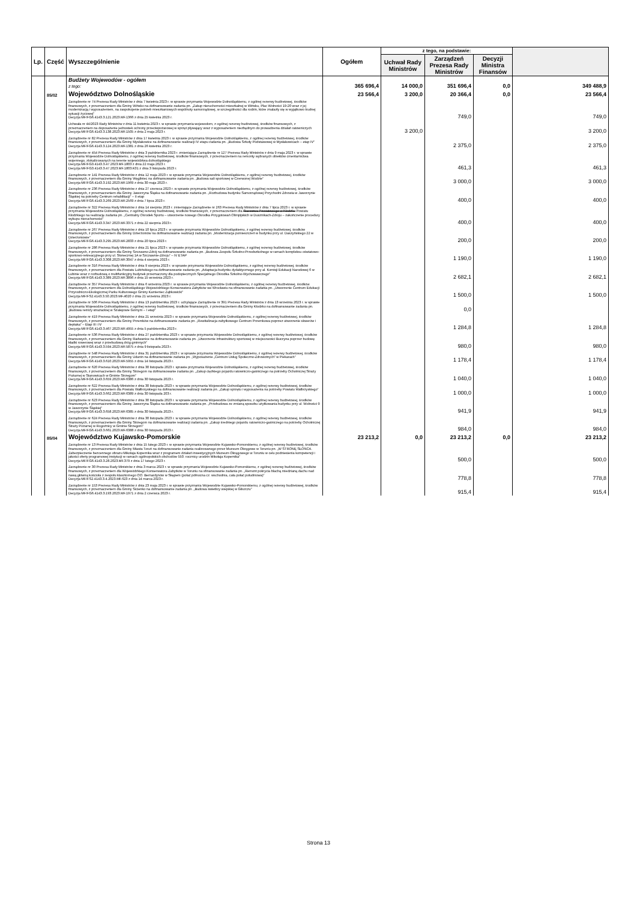| Lp. | Część | Wyszczególnienie | Ogółem | z tego, na podstawie: | | | |
| --- | --- | --- | --- | --- | --- | --- | --- |
| | | | | Uchwał Rady Ministrów | Zarządzeń Prezesa Rady Ministrów | Decyzji Ministra Finansów | |
| | | Budżety Wojewodów - ogółem z tego: | 365 696,4 | 14 000,0 | 351 696,4 | 0,0 | 349 488,9 |
| | 85/02 | Województwo Dolnośląskie | 23 566,4 | 3 200,0 | 20 366,4 | 0,0 | 23 566,4 |
| | | Zarządzenie nr 74 Prezesa Rady Ministrów z dnia 7 kwietnia 2023 r. w sprawie przyznania Wojewodzie Dolnośląskiemu, z ogólnej rezerwy budżetowej, środków finansowych, z przeznaczeniem dla Gminy Wińsko na dofinansowanie zadania pn. „Zakup nieruchomości mieszkalnej w Wińsku, Plac Wolności 19-20 wraz z jej modernizacją i wyposażeniem, na zaspokojenie potrzeb mieszkaniowych wspólnoty samorządowej, w szczególności dla rodzin, które znalazły się w wyjątkowo trudnej sytuacji życiowej” Decyzja MF/FG6.4143.3.121.2023.MF.1366 z dnia 25 kwietnia 2023 r. | | | 749,0 | | 749,0 |
| | | Uchwała nr 44/2023 Rady Ministrów z dnia 11 kwietnia 2023 r. w sprawie przyznania wojewodom, z ogólnej rezerwy budżetowej, środków finansowych, z przeznaczeniem na doposażenie jednostek ochrony przeciwpożarowej w sprzęt pływający wraz z wyposażeniem niezbędnym do prowadzenia działań ratowniczych Decyzja MF/FG6.4143.3.138.2023.MF.1505 z dnia 2 maja 2023 r. | | 3 200,0 | | | 3 200,0 |
| | | Zarządzenie nr 82 Prezesa Rady Ministrów z dnia 17 kwietnia 2023 r. w sprawie przyznania Wojewodzie Dolnośląskiemu, z ogólnej rezerwy budżetowej, środków finansowych, z przeznaczeniem dla Gminy Mysłakowice na dofinansowanie realizacji IV etapu zadania pn. „Budowa Szkoły Podstawowej w Mysłakowicach – etap IV” Decyzja MF/FG6.4143.3.124.2023.MF.1381 z dnia 26 kwietnia 2023 r. | | | 2 375,0 | | 2 375,0 |
| | | Zarządzenie nr 454 Prezesa Rady Ministrów z dnia 3 października 2023 r. zmieniające Zarządzenie nr 127 Prezesa Rady Ministrów z dnia 9 maja 2023 r. w sprawie przyznania Wojewodzie Dolnośląskiemu, z ogólnej rezerwy budżetowej, środków finansowych, z przeznaczeniem na remonty wybranych obiektów cmentarnictwa wojennego, zlokalizowanych na terenie województwa dolnośląskiego Decyzja MF/FG3.4143.3.47.2023.MF.1803 z dnia 22 maja 2023 r. Decyzja MF/FG3.4143.3.47.2023.MF.1803.K01 z dnia 3 listopada 2023 r. | | | 461,3 | | 461,3 |
| | | Zarządzenie nr 141 Prezesa Rady Ministrów z dnia 12 maja 2023 r. w sprawie przyznania Wojewodzie Dolnośląskiemu, z ogólnej rezerwy budżetowej, środków finansowych, z przeznaczeniem dla Gminy Węgliniec na dofinansowanie zadania pn. „Budowa sali sportowej w Czerwonej Wodzie” Decyzja MF/FG6.4143.3.192.2023.MF.1969 z dnia 30 maja 2023 r. | | | 3 000,0 | | 3 000,0 |
| | | Zarządzenie nr 236 Prezesa Rady Ministrów z dnia 27 czerwca 2023 r. w sprawie przyznania Wojewodzie Dolnośląskiemu, z ogólnej rezerwy budżetowej, środków finansowych, z przeznaczeniem dla Gminy Jaworzyna Śląska na dofinansowanie zadania pn. „Rozbudowa budynku Samorządowej Przychodni Zdrowia w Jaworzynie Śląskiej na potrzeby Centrum rehabilitacji” – II etap Decyzja MF/FG6.4143.3.269.2023.MF.2569 z dnia 7 lipca 2023 r. | | | 400,0 | | 400,0 |
| | | Zarządzenie nr 322 Prezesa Rady Ministrów z dnia 14 sierpnia 2023 r. zmieniające Zarządzenie nr 263 Prezesa Rady Ministrów z dnia 7 lipca 2023 r. w sprawie przyznania Wojewodzie Dolnośląskiemu, z ogólnej rezerwy budżetowej, środków finansowych, z przeznaczeniem dla Starostwa Powiatowego w Kłodzku Powiatu Kłodzkiego na realizację zadania pn. „Centralny Ośrodek Sportu – utworzenie nowego Ośrodka Przygotowań Olimpijskich w Dusznikach-Zdroju – zakończenie procedury wykupu nieruchomości” Decyzja MF/FG6.4143.3.347.2023.MF.3371 z dnia 22 sierpnia 2023 r. | | | 400,0 | | 400,0 |
| | | Zarządzenie nr 267 Prezesa Rady Ministrów z dnia 10 lipca 2023 r. w sprawie przyznania Wojewodzie Dolnośląskiemu, z ogólnej rezerwy budżetowej, środków finansowych, z przeznaczeniem dla Gminy Dzierżoniów na dofinansowanie realizacji zadania pn. „Modernizacja pomieszczeń w budynku przy ul. Daszyńskiego 22 w Dzierżoniowie” Decyzja MF/FG6.4143.3.295.2023.MF.2833 z dnia 20 lipca 2023 r. | | | 200,0 | | 200,0 |
| | | Zarządzenie nr 286 Prezesa Rady Ministrów z dnia 21 lipca 2023 r. w sprawie przyznania Wojewodzie Dolnośląskiemu, z ogólnej rezerwy budżetowej, środków finansowych, z przeznaczeniem dla Gminy Szczawno-Zdrój na dofinansowanie zadania pn. „Budowa Zespołu Szkolno-Przedszkolnego w ramach kompleksu oświatowo-sportowo-rekreacyjnego przy ul. Słonecznej 1A w Szczawnie-Zdroju” – IV ETAP Decyzja MF/FG6.4143.3.308.2023.MF.3047 z dnia 4 sierpnia 2023 r. | | | 1 190,0 | | 1 190,0 |
| | | Zarządzenie nr 316 Prezesa Rady Ministrów z dnia 9 sierpnia 2023 r. w sprawie przyznania Wojewodzie Dolnośląskiemu, z ogólnej rezerwy budżetowej, środków finansowych, z przeznaczeniem dla Powiatu Lubińskiego na dofinansowanie zadania pn. „Adaptacja budynku dydaktycznego przy al. Komisji Edukacji Narodowej 6 w Lubinie wraz z rozbudową o multifunkcyjny budynek przeznaczony dla podopiecznych Specjalnego Ośrodka Szkolno-Wychowawczego” Decyzja MF/FG6.4143.3.389.2023.MF.3896 z dnia 15 września 2023 r. | | | 2 682,1 | | 2 682,1 |
| | | Zarządzenie nr 357 Prezesa Rady Ministrów z dnia 6 września 2023 r. w sprawie przyznania Wojewodzie Dolnośląskiemu, z ogólnej rezerwy budżetowej, środków finansowych, z przeznaczeniem dla Dolnośląskiego Wojewódzkiego Konserwatora Zabytków we Wrocławiu na sfinansowanie zadania pn. „Utworzenie Centrum Edukacji Przyrodniczo-Ekologicznej Parku Kulturowego Gminy Kamieniec Ząbkowicki” Decyzja MF/FS2.4143.3.50.2023.MF.4020 z dnia 21 września 2023 r. | | | 1 500,0 | | 1 500,0 |
| | | Zarządzenie nr 506 Prezesa Rady Ministrów z dnia 13 października 2023 r. uchylające Zarządzenie nr 391 Prezesa Rady Ministrów z dnia 13 września 2023 r. w sprawie przyznania Wojewodzie Dolnośląskiemu, z ogólnej rezerwy budżetowej, środków finansowych, z przeznaczeniem dla Gminy Kłodzko na dofinansowanie zadania pn. „Budowa remizy strażackiej w Szalejowie Górnym – I etap” | | | 0,0 | | |
| | | Zarządzenie nr 419 Prezesa Rady Ministrów z dnia 21 września 2023 r. w sprawie przyznania Wojewodzie Dolnośląskiemu, z ogólnej rezerwy budżetowej, środków finansowych, z przeznaczeniem dla Gminy Przemków na dofinansowanie zadania pn. „Rewitalizacja zabytkowego Centrum Przemkowa poprzez utworzenie skwerów i deptaka” – Etap III i IV Decyzja MF/FG6.4143.3.467.2023.MF.4955 z dnia 5 października 2023 r. | | | 1 284,8 | | 1 284,8 |
| | | Zarządzenie nr 536 Prezesa Rady Ministrów z dnia 27 października 2023 r. w sprawie przyznania Wojewodzie Dolnośląskiemu, z ogólnej rezerwy budżetowej, środków finansowych, z przeznaczeniem dla Gminy Radwanice na dofinansowanie zadania pn. „Utworzenie infrastruktury sportowej w miejscowości Buczyna poprzez budowę kładki rowerowej wraz z przebudową dróg gminnych” Decyzja MF/FG6.4143.3.594.2023.MF.5875 z dnia 9 listopada 2023 r. | | | 980,0 | | 980,0 |
| | | Zarządzenie nr 548 Prezesa Rady Ministrów z dnia 31 października 2023 r. w sprawie przyznania Wojewodzie Dolnośląskiemu, z ogólnej rezerwy budżetowej, środków finansowych, z przeznaczeniem dla Gminy Udanin na dofinansowanie zadania pn. „Wyposażenie „Centrum Usług Społeczno-Zdrowotnych” w Piekarach” Decyzja MF/FG6.4143.3.610.2023.MF.5955 z dnia 14 listopada 2023 r. | | | 1 178,4 | | 1 178,4 |
| | | Zarządzenie nr 620 Prezesa Rady Ministrów z dnia 30 listopada 2023 r. sprawie przyznania Wojewodzie Dolnośląskiemu, z ogólnej rezerwy budżetowej, środków finansowych, z przeznaczeniem dla Gminy Strzegom na dofinansowanie zadania pn. „Zakup ciężkiego pojazdu ratowniczo-gaśniczego na potrzeby Ochotniczej Straży Pożarnej w Stanowicach w Gminie Strzegom” Decyzja MF/FG6.4143.3.659.2023.MF.6386 z dnia 30 listopada 2023 r. | | | 1 040,0 | | 1 040,0 |
| | | Zarządzenie nr 622 Prezesa Rady Ministrów z dnia 30 listopada 2023 r. w sprawie przyznania Wojewodzie Dolnośląskiemu, z ogólnej rezerwy budżetowej, środków finansowych, z przeznaczeniem dla Powiatu Wałbrzyskiego na dofinansowanie realizacji zadania pn. „Zakup sprzętu i wyposażenia na potrzeby Powiatu Wałbrzyskiego” Decyzja MF/FG6.4143.3.662.2023.MF.6389 z dnia 30 listopada 203 r. | | | 1 000,0 | | 1 000,0 |
| | | Zarządzenie nr 623 Prezesa Rady Ministrów z dnia 30 listopada 2023 r. w sprawie przyznania Wojewodzie Dolnośląskiemu, z ogólnej rezerwy budżetowej, środków finansowych, z przeznaczeniem dla Gminy Jaworzyna Śląska na dofinansowanie zadania pn. „Przebudowa ze zmianą sposobu użytkowania budynku przy ul. Wolności 9 w Jaworzynie Śląskiej” Decyzja MF/FG6.4143.3.658.2023.MF.6385 z dnia 30 listopada 2023 r. | | | 941,9 | | 941,9 |
| | | Zarządzenie nr 624 Prezesa Rady Ministrów z dnia 30 listopada 2023 r. w sprawie przyznania Wojewodzie Dolnośląskiemu, z ogólnej rezerwy budżetowej, środków finansowych, z przeznaczeniem dla Gminy Strzegom na dofinansowanie realizacji zadania pn. „Zakup średniego pojazdu ratowniczo-gaśniczego na potrzeby Ochotniczej Straży Pożarnej w Rogoźnicy w Gminie Strzegom” Decyzja MF/FG6.4143.3.661.2023.MF.6388 z dnia 30 listopada 2023 r. | | | 984,0 | | 984,0 |
| | 85/04 | Województwo Kujawsko-Pomorskie | 23 213,2 | 0,0 | 23 213,2 | 0,0 | 23 213,2 |
| | | Zarządzenie nr 13 Prezesa Rady Ministrów z dnia 15 lutego 2023 r. w sprawie przyznania Wojewodzie Kujawsko-Pomorskiemu, z ogólnej rezerwy budżetowej, środków finansowych, z przeznaczeniem dla Gminy Miasta Toruń na dofinansowanie zadania realizowanego przez Muzeum Okręgowe w Toruniu pn. „W STRONĘ SŁOŃCA. Zabezpieczenie bezcennego obrazu Mikołaja Kopernika wraz z programem działań inwestycyjnych Muzeum Okręgowego w Toruniu w celu podniesienia kompetencji i jakości oferty programowej instytucji w ramach ogólnopolskich obchodów 550. rocznicy urodzin Mikołaja Kopernika” Decyzja MF/FG6.4143.3.28.2023.MF.379 z dnia 17 lutego 2023 r. | | | 500,0 | | 500,0 |
| | | Zarządzenie nr 30 Prezesa Rady Ministrów z dnia 3 marca 2023 r. w sprawie przyznania Wojewodzie Kujawsko-Pomorskiemu, z ogólnej rezerwy budżetowej, środków finansowych, z przeznaczeniem dla Wojewódzkiego Konserwatora Zabytków w Toruniu na sfinansowanie zadania pn. „Remont pokrycia blachą miedzianą dachu nad nawą główną kościoła z zespołu klasztornego OO. Bernardynów w Skępem (połać północna cz. wschodnia, cała połać południowa)” Decyzja MF/FS2.4143.3.4.2023.MF.623 z dnia 14 marca 2023 r. | | | 778,8 | | 778,8 |
| | | Zarządzenie nr 153 Prezesa Rady Ministrów z dnia 23 maja 2023 r. w sprawie przyznania Wojewodzie Kujawsko-Pomorskiemu, z ogólnej rezerwy budżetowej, środków finansowych, z przeznaczeniem dla Gminy Sicienko na dofinansowanie zadania pn. „Budowa świetlicy wiejskiej w Gliszczu” Decyzja MF/FG6.4143.3.193.2023.MF.1971 z dnia 2 czerwca 2023 r. | | | 915,4 | | 915,4 |
Strona 13